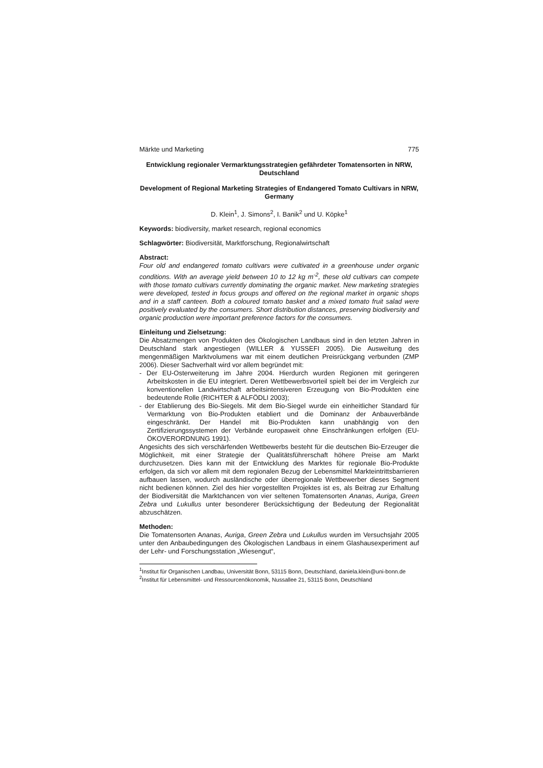Märkte und Marketing 775
Entwicklung regionaler Vermarktungsstrategien gefährdeter Tomatensorten in NRW, Deutschland
Development of Regional Marketing Strategies of Endangered Tomato Cultivars in NRW, Germany
D. Klein<sup>1</sup>, J. Simons<sup>2</sup>, I. Banik<sup>2</sup> und U. Köpke<sup>1</sup>
Keywords: biodiversity, market research, regional economics
Schlagwörter: Biodiversität, Marktforschung, Regionalwirtschaft
Abstract:
Four old and endangered tomato cultivars were cultivated in a greenhouse under organic conditions. With an average yield between 10 to 12 kg m<sup>-2</sup>, these old cultivars can compete with those tomato cultivars currently dominating the organic market. New marketing strategies were developed, tested in focus groups and offered on the regional market in organic shops and in a staff canteen. Both a coloured tomato basket and a mixed tomato fruit salad were positively evaluated by the consumers. Short distribution distances, preserving biodiversity and organic production were important preference factors for the consumers.
Einleitung und Zielsetzung:
Die Absatzmengen von Produkten des Ökologischen Landbaus sind in den letzten Jahren in Deutschland stark angestiegen (WILLER & YUSSEFI 2005). Die Ausweitung des mengenmäßigen Marktvolumens war mit einem deutlichen Preisrückgang verbunden (ZMP 2006). Dieser Sachverhalt wird vor allem begründet mit:
- Der EU-Osterweiterung im Jahre 2004. Hierdurch wurden Regionen mit geringeren Arbeitskosten in die EU integriert. Deren Wettbewerbsvorteil spielt bei der im Vergleich zur konventionellen Landwirtschaft arbeitsintensiveren Erzeugung von Bio-Produkten eine bedeutende Rolle (RICHTER & ALFÖDLI 2003);
- der Etablierung des Bio-Siegels. Mit dem Bio-Siegel wurde ein einheitlicher Standard für Vermarktung von Bio-Produkten etabliert und die Dominanz der Anbauverbände eingeschränkt. Der Handel mit Bio-Produkten kann unabhängig von den Zertifizierungssystemen der Verbände europaweit ohne Einschränkungen erfolgen (EU-ÖKOVERORDNUNG 1991).
Angesichts des sich verschärfenden Wettbewerbs besteht für die deutschen Bio-Erzeuger die Möglichkeit, mit einer Strategie der Qualitätsführerschaft höhere Preise am Markt durchzusetzen. Dies kann mit der Entwicklung des Marktes für regionale Bio-Produkte erfolgen, da sich vor allem mit dem regionalen Bezug der Lebensmittel Markteintrittsbarrieren aufbauen lassen, wodurch ausländische oder überregionale Wettbewerber dieses Segment nicht bedienen können. Ziel des hier vorgestellten Projektes ist es, als Beitrag zur Erhaltung der Biodiversität die Marktchancen von vier seltenen Tomatensorten Ananas, Auriga, Green Zebra und Lukullus unter besonderer Berücksichtigung der Bedeutung der Regionalität abzuschätzen.
Methoden:
Die Tomatensorten Ananas, Auriga, Green Zebra und Lukullus wurden im Versuchsjahr 2005 unter den Anbaubedingungen des Ökologischen Landbaus in einem Glashausexperiment auf der Lehr- und Forschungsstation „Wiesengut“,
<sup>1</sup> Institut für Organischen Landbau, Universität Bonn, 53115 Bonn, Deutschland, daniela.klein@uni-bonn.de
<sup>2</sup> Institut für Lebensmittel- und Ressourcenökonomik, Nussallee 21, 53115 Bonn, Deutschland